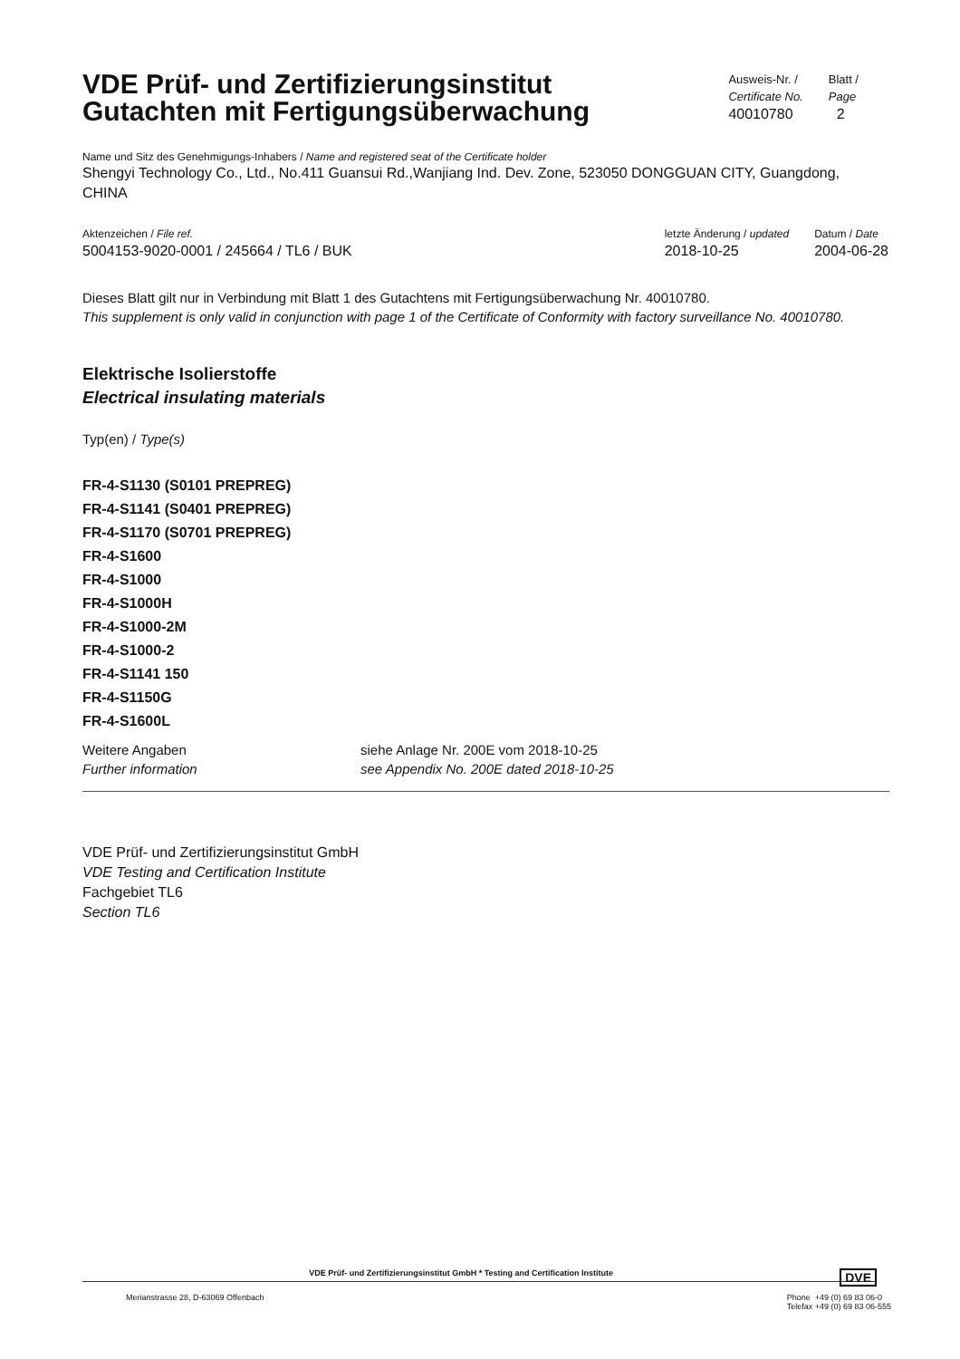VDE Prüf- und Zertifizierungsinstitut
Gutachten mit Fertigungsüberwachung
Ausweis-Nr. /
Certificate No.
40010780
Blatt /
Page
2
Name und Sitz des Genehmigungs-Inhabers / Name and registered seat of the Certificate holder
Shengyi Technology Co., Ltd., No.411 Guansui Rd.,Wanjiang Ind. Dev. Zone, 523050 DONGGUAN CITY, Guangdong, CHINA
Aktenzeichen / File ref.
5004153-9020-0001 / 245664 / TL6 / BUK
letzte Änderung / updated
2018-10-25
Datum / Date
2004-06-28
Dieses Blatt gilt nur in Verbindung mit Blatt 1 des Gutachtens mit Fertigungsüberwachung Nr. 40010780.
This supplement is only valid in conjunction with page 1 of the Certificate of Conformity with factory surveillance No. 40010780.
Elektrische Isolierstoffe
Electrical insulating materials
Typ(en) / Type(s)
FR-4-S1130 (S0101 PREPREG)
FR-4-S1141 (S0401 PREPREG)
FR-4-S1170 (S0701 PREPREG)
FR-4-S1600
FR-4-S1000
FR-4-S1000H
FR-4-S1000-2M
FR-4-S1000-2
FR-4-S1141 150
FR-4-S1150G
FR-4-S1600L
Weitere Angaben
Further information
siehe Anlage Nr. 200E vom 2018-10-25
see Appendix No. 200E dated 2018-10-25
VDE Prüf- und Zertifizierungsinstitut GmbH
VDE Testing and Certification Institute
Fachgebiet TL6
Section TL6
VDE Prüf- und Zertifizierungsinstitut GmbH * Testing and Certification Institute DVE
Merianstrasse 28, D-63069 Offenbach
Phone +49 (0) 69 83 06-0
Telefax +49 (0) 69 83 06-555